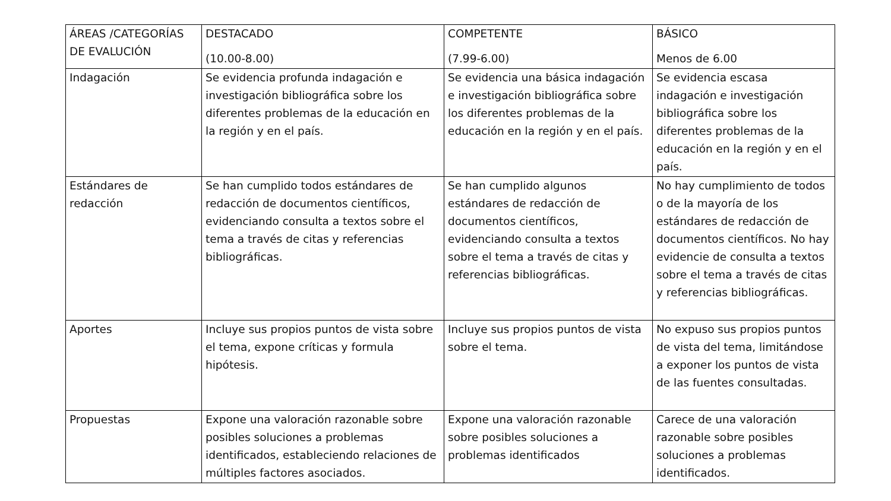| ÁREAS /CATEGORÍAS DE EVALUCIÓN | DESTACADO (10.00-8.00) | COMPETENTE (7.99-6.00) | BÁSICO Menos de 6.00 |
| Indagación | Se evidencia profunda indagación e investigación bibliográfica sobre los diferentes problemas de la educación en la región y en el país. | Se evidencia una básica indagación e investigación bibliográfica sobre los diferentes problemas de la educación en la región y en el país. | Se evidencia escasa indagación e investigación bibliográfica sobre los diferentes problemas de la educación en la región y en el país. |
| Estándares de redacción | Se han cumplido todos estándares de redacción de documentos científicos, evidenciando consulta a textos sobre el tema a través de citas y referencias bibliográficas. | Se han cumplido algunos estándares de redacción de documentos científicos, evidenciando consulta a textos sobre el tema a través de citas y referencias bibliográficas. | No hay cumplimiento de todos o de la mayoría de los estándares de redacción de documentos científicos. No hay evidencie de consulta a textos sobre el tema a través de citas y referencias bibliográficas. |
| Aportes | Incluye sus propios puntos de vista sobre el tema, expone críticas y formula hipótesis. | Incluye sus propios puntos de vista sobre el tema. | No expuso sus propios puntos de vista del tema, limitándose a exponer los puntos de vista de las fuentes consultadas. |
| Propuestas | Expone una valoración razonable sobre posibles soluciones a problemas identificados, estableciendo relaciones de múltiples factores asociados. | Expone una valoración razonable sobre posibles soluciones a problemas identificados | Carece de una valoración razonable sobre posibles soluciones a problemas identificados. |